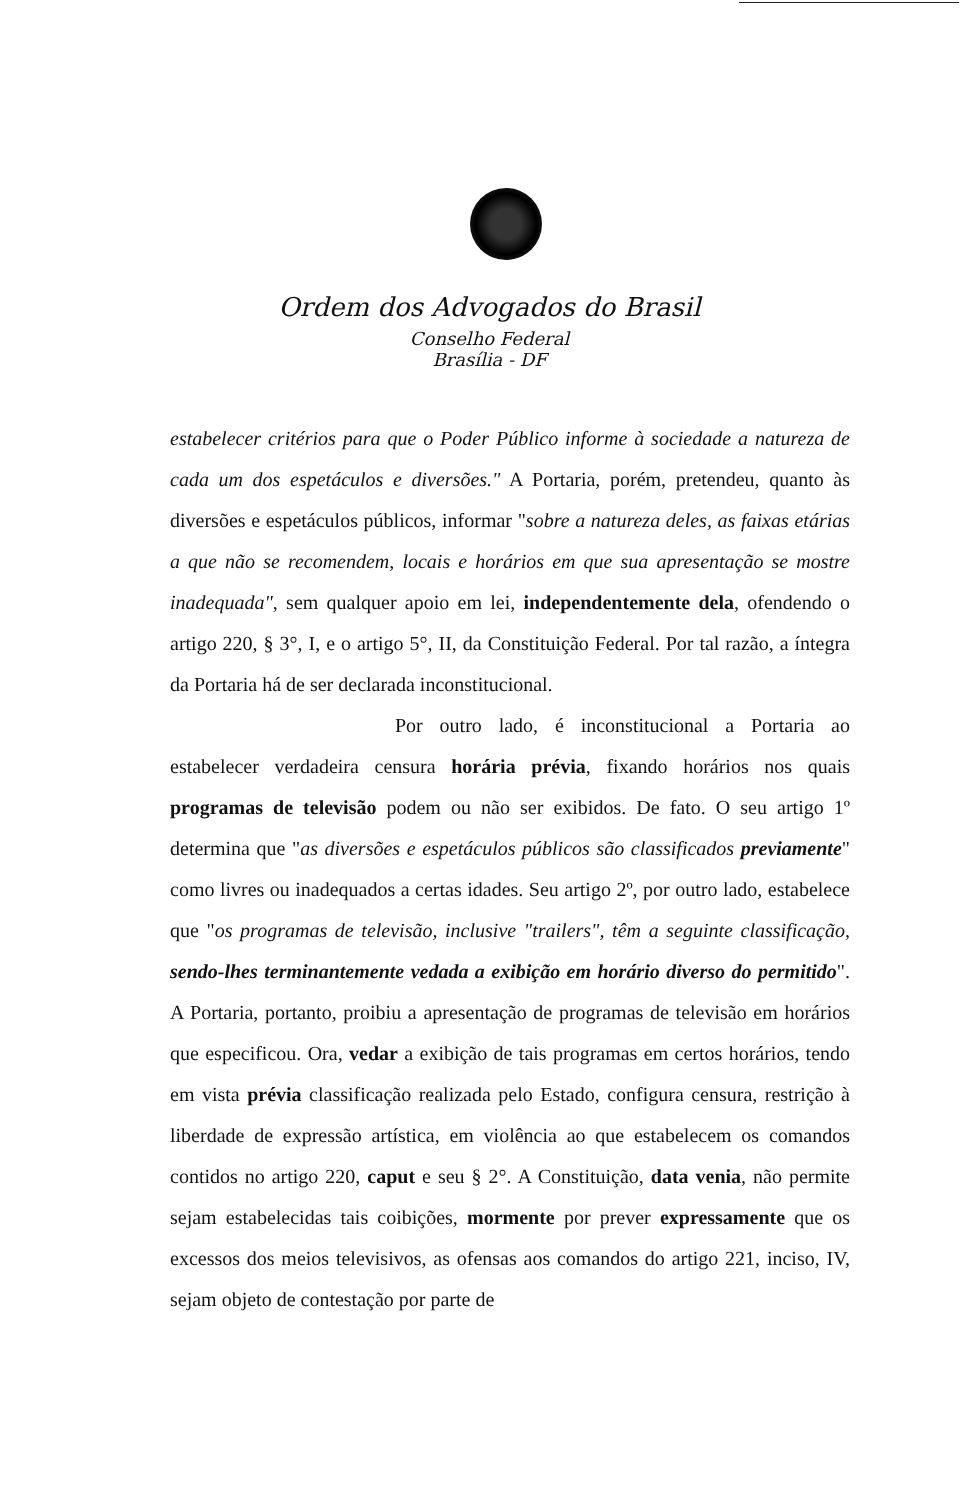Ordem dos Advogados do Brasil
Conselho Federal
Brasília - DF
estabelecer critérios para que o Poder Público informe à sociedade a natureza de cada um dos espetáculos e diversões." A Portaria, porém, pretendeu, quanto às diversões e espetáculos públicos, informar "sobre a natureza deles, as faixas etárias a que não se recomendem, locais e horários em que sua apresentação se mostre inadequada", sem qualquer apoio em lei, independentemente dela, ofendendo o artigo 220, § 3°, I, e o artigo 5°, II, da Constituição Federal. Por tal razão, a íntegra da Portaria há de ser declarada inconstitucional.
Por outro lado, é inconstitucional a Portaria ao estabelecer verdadeira censura horária prévia, fixando horários nos quais programas de televisão podem ou não ser exibidos. De fato. O seu artigo 1º determina que "as diversões e espetáculos públicos são classificados previamente" como livres ou inadequados a certas idades. Seu artigo 2º, por outro lado, estabelece que "os programas de televisão, inclusive "trailers", têm a seguinte classificação, sendo-lhes terminantemente vedada a exibição em horário diverso do permitido". A Portaria, portanto, proibiu a apresentação de programas de televisão em horários que especificou. Ora, vedar a exibição de tais programas em certos horários, tendo em vista prévia classificação realizada pelo Estado, configura censura, restrição à liberdade de expressão artística, em violência ao que estabelecem os comandos contidos no artigo 220, caput e seu § 2°. A Constituição, data venia, não permite sejam estabelecidas tais coibições, mormente por prever expressamente que os excessos dos meios televisivos, as ofensas aos comandos do artigo 221, inciso, IV, sejam objeto de contestação por parte de